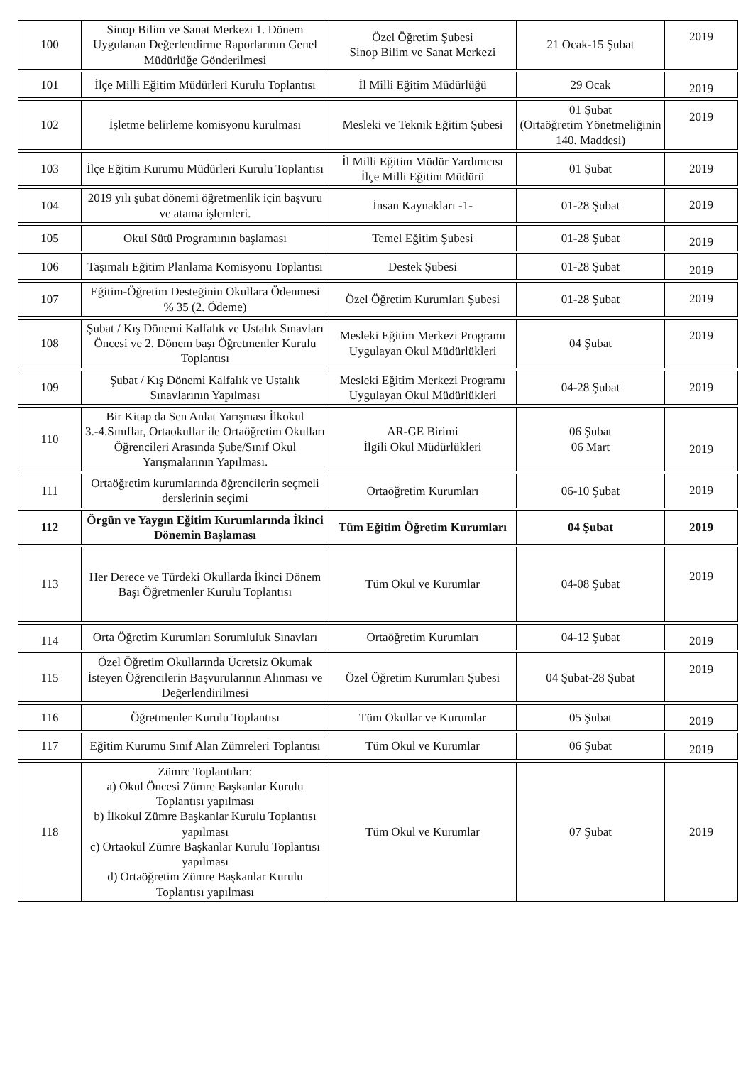| 100 | Sinop Bilim ve Sanat Merkezi 1. Dönem Uygulanan Değerlendirme Raporlarının Genel Müdürlüğe Gönderilmesi | Özel Öğretim Şubesi Sinop Bilim ve Sanat Merkezi | 21 Ocak-15 Şubat | 2019 |
| 101 | İlçe Milli Eğitim Müdürleri Kurulu Toplantısı | İl Milli Eğitim Müdürlüğü | 29 Ocak | 2019 |
| 102 | İşletme belirleme komisyonu kurulması | Mesleki ve Teknik Eğitim Şubesi | 01 Şubat (Ortaöğretim Yönetmeliğinin 140. Maddesi) | 2019 |
| 103 | İlçe Eğitim Kurumu Müdürleri Kurulu Toplantısı | İl Milli Eğitim Müdür Yardımcısı İlçe Milli Eğitim Müdürü | 01 Şubat | 2019 |
| 104 | 2019 yılı şubat dönemi öğretmenlik için başvuru ve atama işlemleri. | İnsan Kaynakları -1- | 01-28 Şubat | 2019 |
| 105 | Okul Sütü Programının başlaması | Temel Eğitim Şubesi | 01-28 Şubat | 2019 |
| 106 | Taşımalı Eğitim Planlama Komisyonu Toplantısı | Destek Şubesi | 01-28 Şubat | 2019 |
| 107 | Eğitim-Öğretim Desteğinin Okullara Ödenmesi % 35 (2. Ödeme) | Özel Öğretim Kurumları Şubesi | 01-28 Şubat | 2019 |
| 108 | Şubat / Kış Dönemi Kalfalık ve Ustalık Sınavları Öncesi ve 2. Dönem başı Öğretmenler Kurulu Toplantısı | Mesleki Eğitim Merkezi Programı Uygulayan Okul Müdürlükleri | 04 Şubat | 2019 |
| 109 | Şubat / Kış Dönemi Kalfalık ve Ustalık Sınavlarının Yapılması | Mesleki Eğitim Merkezi Programı Uygulayan Okul Müdürlükleri | 04-28 Şubat | 2019 |
| 110 | Bir Kitap da Sen Anlat Yarışması İlkokul 3.-4.Sınıflar, Ortaokullar ile Ortaöğretim Okulları Öğrencileri Arasında Şube/Sınıf Okul Yarışmalarının Yapılması. | AR-GE Birimi İlgili Okul Müdürlükleri | 06 Şubat 06 Mart | 2019 |
| 111 | Ortaöğretim kurumlarında öğrencilerin seçmeli derslerinin seçimi | Ortaöğretim Kurumları | 06-10 Şubat | 2019 |
| 112 | Örgün ve Yaygın Eğitim Kurumlarında İkinci Dönemin Başlaması | Tüm Eğitim Öğretim Kurumları | 04 Şubat | 2019 |
| 113 | Her Derece ve Türdeki Okullarda İkinci Dönem Başı Öğretmenler Kurulu Toplantısı | Tüm Okul ve Kurumlar | 04-08 Şubat | 2019 |
| 114 | Orta Öğretim Kurumları Sorumluluk Sınavları | Ortaöğretim Kurumları | 04-12 Şubat | 2019 |
| 115 | Özel Öğretim Okullarında Ücretsiz Okumak İsteyen Öğrencilerin Başvurularının Alınması ve Değerlendirilmesi | Özel Öğretim Kurumları Şubesi | 04 Şubat-28 Şubat | 2019 |
| 116 | Öğretmenler Kurulu Toplantısı | Tüm Okullar ve Kurumlar | 05 Şubat | 2019 |
| 117 | Eğitim Kurumu Sınıf Alan Zümreleri Toplantısı | Tüm Okul ve Kurumlar | 06 Şubat | 2019 |
| 118 | Zümre Toplantıları: a) Okul Öncesi Zümre Başkanlar Kurulu Toplantısı yapılması b) İlkokul Zümre Başkanlar Kurulu Toplantısı yapılması c) Ortaokul Zümre Başkanlar Kurulu Toplantısı yapılması d) Ortaöğretim Zümre Başkanlar Kurulu Toplantısı yapılması | Tüm Okul ve Kurumlar | 07 Şubat | 2019 |